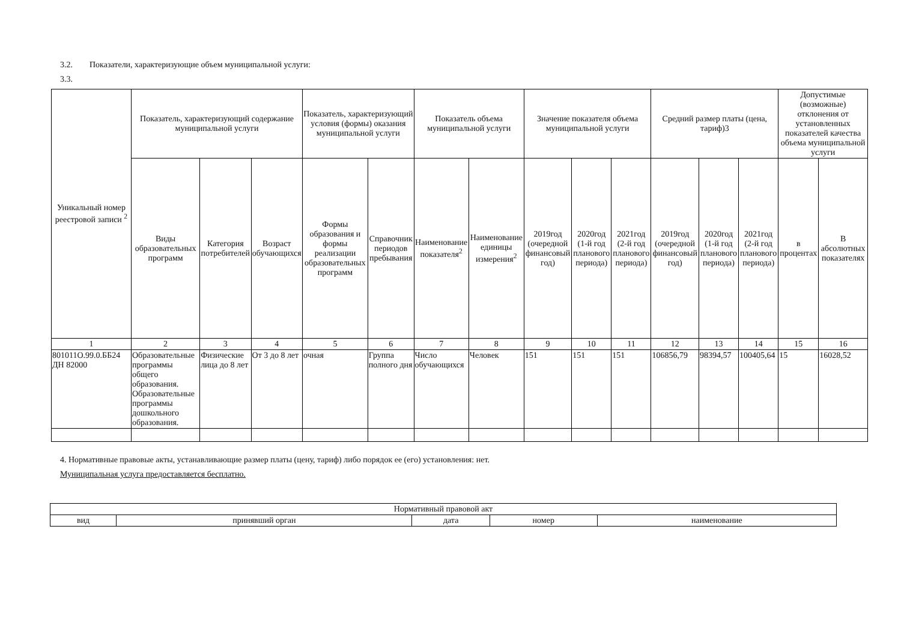3.2. Показатели, характеризующие объем муниципальной услуги:
3.3.
| Уникальный номер реестровой записи <sup>2</sup> | Показатель, характеризующий содержание муниципальной услуги | | | Показатель, характеризующий условия (формы) оказания муниципальной услуги | | Показатель объема муниципальной услуги | | Значение показателя объема муниципальной услуги | | | Средний размер платы (цена, тариф)3 | | | Допустимые (возможные) отклонения от установленных показателей качества объема муниципальной услуги | |
| --- | --- | --- | --- | --- | --- | --- | --- | --- | --- | --- | --- | --- | --- | --- | --- |
| | Виды образовательных программ | Категория потребителей | Возраст обучающихся | Формы образования и формы реализации образовательных программ | Справочник периодов пребывания | Наименование показателя<sup>2</sup> | Наименование единицы измерения<sup>2</sup> | 2019год (очередной финансовый год) | 2020год (1-й год планового периода) | 2021год (2-й год планового периода) | 2019год (очередной финансовый год) | 2020год (1-й год планового периода) | 2021год (2-й год планового периода) | в процентах | В абсолютных показателях |
| 1 | 2 | 3 | 4 | 5 | 6 | 7 | 8 | 9 | 10 | 11 | 12 | 13 | 14 | 15 | 16 |
| 801011О.99.0.ББ24 ДН 82000 | Образовательные программы общего образования. Образовательные программы дошкольного образования. | Физические лица до 8 лет | От 3 до 8 лет | очная | Группа полного дня | Число обучающихся | Человек | 151 | 151 | 151 | 106856,79 | 98394,57 | 100405,64 | 15 | 16028,52 |
4. Нормативные правовые акты, устанавливающие размер платы (цену, тариф) либо порядок ее (его) установления: нет.
Муниципальная услуга предоставляется бесплатно.
| Нормативный правовой акт | | | | |
| вид | принявший орган | дата | номер | наименование |